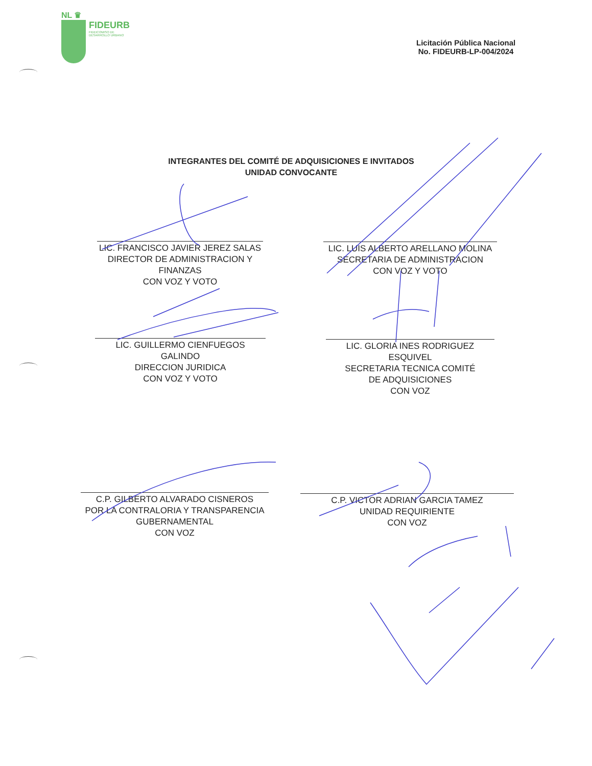NL ♛
FIDEURB FIDEICOMISO DE
DESARROLLO URBANO
Licitación Pública Nacional
No. FIDEURB-LP-004/2024
INTEGRANTES DEL COMITÉ DE ADQUISICIONES E INVITADOS
UNIDAD CONVOCANTE
LIC. FRANCISCO JAVIER JEREZ SALAS
DIRECTOR DE ADMINISTRACION Y FINANZAS
CON VOZ Y VOTO
LIC. LUIS ALBERTO ARELLANO MOLINA
SECRETARIA DE ADMINISTRACION
CON VOZ Y VOTO
LIC. GUILLERMO CIENFUEGOS GALINDO
DIRECCION JURIDICA
CON VOZ Y VOTO
LIC. GLORIA INES RODRIGUEZ ESQUIVEL
SECRETARIA TECNICA COMITÉ
DE ADQUISICIONES
CON VOZ
C.P. GILBERTO ALVARADO CISNEROS
POR LA CONTRALORIA Y TRANSPARENCIA
GUBERNAMENTAL
CON VOZ
C.P. VICTOR ADRIAN GARCIA TAMEZ
UNIDAD REQUIRIENTE
CON VOZ